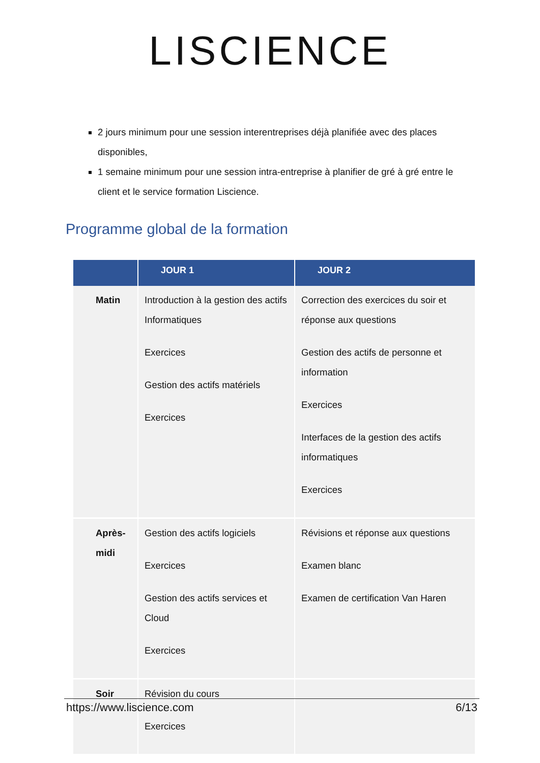LISCIENCE
2 jours minimum pour une session interentreprises déjà planifiée avec des places disponibles,
1 semaine minimum pour une session intra-entreprise à planifier de gré à gré entre le client et le service formation Liscience.
Programme global de la formation
| | JOUR 1 | JOUR 2 |
| --- | --- | --- |
| Matin | Introduction à la gestion des actifs Informatiques Exercices Gestion des actifs matériels Exercices | Correction des exercices du soir et réponse aux questions Gestion des actifs de personne et information Exercices Interfaces de la gestion des actifs informatiques Exercices |
| Après-midi | Gestion des actifs logiciels Exercices Gestion des actifs services et Cloud Exercices | Révisions et réponse aux questions Examen blanc Examen de certification Van Haren |
| Soir | Révision du cours Exercices | |
https://www.liscience.com 6/13